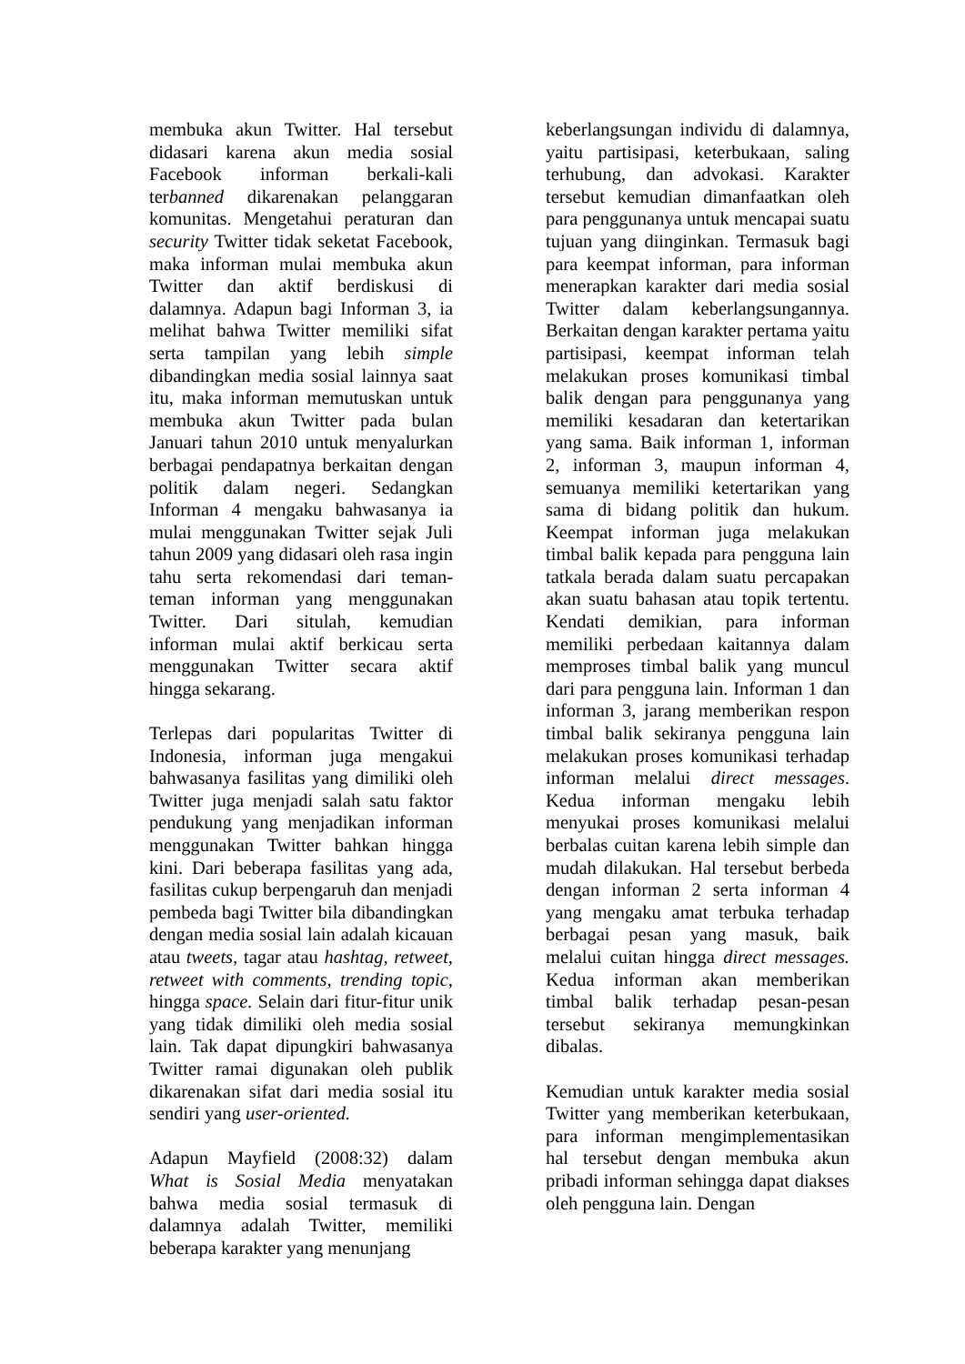membuka akun Twitter. Hal tersebut didasari karena akun media sosial Facebook informan berkali-kali terbanned dikarenakan pelanggaran komunitas. Mengetahui peraturan dan security Twitter tidak seketat Facebook, maka informan mulai membuka akun Twitter dan aktif berdiskusi di dalamnya. Adapun bagi Informan 3, ia melihat bahwa Twitter memiliki sifat serta tampilan yang lebih simple dibandingkan media sosial lainnya saat itu, maka informan memutuskan untuk membuka akun Twitter pada bulan Januari tahun 2010 untuk menyalurkan berbagai pendapatnya berkaitan dengan politik dalam negeri. Sedangkan Informan 4 mengaku bahwasanya ia mulai menggunakan Twitter sejak Juli tahun 2009 yang didasari oleh rasa ingin tahu serta rekomendasi dari teman-teman informan yang menggunakan Twitter. Dari situlah, kemudian informan mulai aktif berkicau serta menggunakan Twitter secara aktif hingga sekarang.
Terlepas dari popularitas Twitter di Indonesia, informan juga mengakui bahwasanya fasilitas yang dimiliki oleh Twitter juga menjadi salah satu faktor pendukung yang menjadikan informan menggunakan Twitter bahkan hingga kini. Dari beberapa fasilitas yang ada, fasilitas cukup berpengaruh dan menjadi pembeda bagi Twitter bila dibandingkan dengan media sosial lain adalah kicauan atau tweets, tagar atau hashtag, retweet, retweet with comments, trending topic, hingga space. Selain dari fitur-fitur unik yang tidak dimiliki oleh media sosial lain. Tak dapat dipungkiri bahwasanya Twitter ramai digunakan oleh publik dikarenakan sifat dari media sosial itu sendiri yang user-oriented.
Adapun Mayfield (2008:32) dalam What is Sosial Media menyatakan bahwa media sosial termasuk di dalamnya adalah Twitter, memiliki beberapa karakter yang menunjang
keberlangsungan individu di dalamnya, yaitu partisipasi, keterbukaan, saling terhubung, dan advokasi. Karakter tersebut kemudian dimanfaatkan oleh para penggunanya untuk mencapai suatu tujuan yang diinginkan. Termasuk bagi para keempat informan, para informan menerapkan karakter dari media sosial Twitter dalam keberlangsungannya. Berkaitan dengan karakter pertama yaitu partisipasi, keempat informan telah melakukan proses komunikasi timbal balik dengan para penggunanya yang memiliki kesadaran dan ketertarikan yang sama. Baik informan 1, informan 2, informan 3, maupun informan 4, semuanya memiliki ketertarikan yang sama di bidang politik dan hukum. Keempat informan juga melakukan timbal balik kepada para pengguna lain tatkala berada dalam suatu percapakan akan suatu bahasan atau topik tertentu. Kendati demikian, para informan memiliki perbedaan kaitannya dalam memproses timbal balik yang muncul dari para pengguna lain. Informan 1 dan informan 3, jarang memberikan respon timbal balik sekiranya pengguna lain melakukan proses komunikasi terhadap informan melalui direct messages. Kedua informan mengaku lebih menyukai proses komunikasi melalui berbalas cuitan karena lebih simple dan mudah dilakukan. Hal tersebut berbeda dengan informan 2 serta informan 4 yang mengaku amat terbuka terhadap berbagai pesan yang masuk, baik melalui cuitan hingga direct messages. Kedua informan akan memberikan timbal balik terhadap pesan-pesan tersebut sekiranya memungkinkan dibalas.
Kemudian untuk karakter media sosial Twitter yang memberikan keterbukaan, para informan mengimplementasikan hal tersebut dengan membuka akun pribadi informan sehingga dapat diakses oleh pengguna lain. Dengan